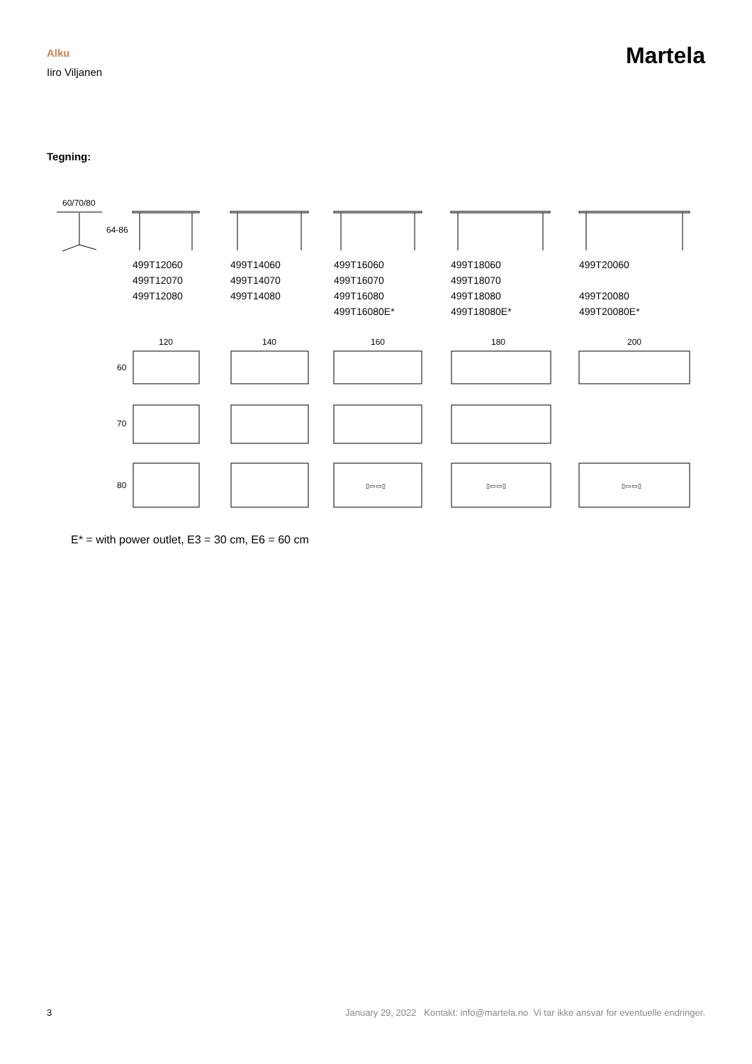Alku
Iiro Viljanen
Martela
Tegning:
60/70/80
64-86
120
140
160
180
200
60
70
80
▯▭▭▯
▯▭▭▯
▯▭▭▯
499T12060
499T12070
499T12080
499T14060
499T14070
499T14080
499T16060
499T16070
499T16080
499T16080E*
499T18060
499T18070
499T18080
499T18080E*
499T20060
499T20080
499T20080E*
E* = with power outlet, E3 = 30 cm, E6 = 60 cm
3 January 29, 2022 Kontakt: info@martela.no Vi tar ikke ansvar for eventuelle endringer.